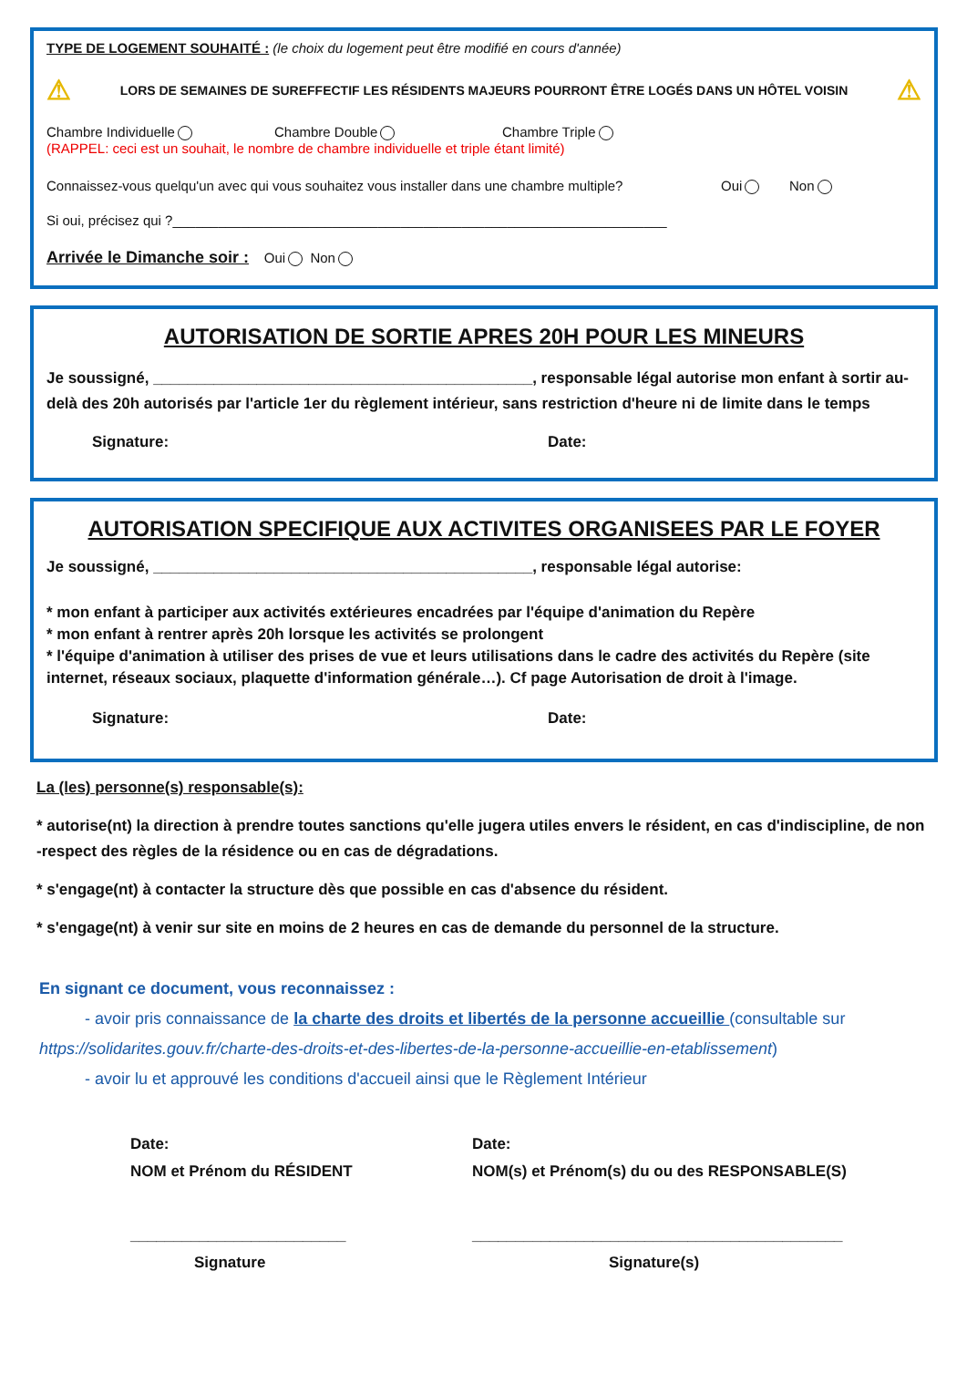TYPE DE LOGEMENT SOUHAITÉ : (le choix du logement peut être modifié en cours d'année)
⚠ LORS DE SEMAINES DE SUREFFECTIF LES RÉSIDENTS MAJEURS POURRONT ÊTRE LOGÉS DANS UN HÔTEL VOISIN ⚠
Chambre Individuelle Chambre Double Chambre Triple
(RAPPEL: ceci est un souhait, le nombre de chambre individuelle et triple étant limité)
Connaissez-vous quelqu'un avec qui vous souhaitez vous installer dans une chambre multiple? Oui Non
Si oui, précisez qui ?_________________________________________________________________
Arrivée le Dimanche soir : Oui Non
AUTORISATION DE SORTIE APRES 20H POUR LES MINEURS
Je soussigné, ____________________________________________, responsable légal autorise mon enfant à sortir au-delà des 20h autorisés par l'article 1er du règlement intérieur, sans restriction d'heure ni de limite dans le temps
Signature: Date:
AUTORISATION SPECIFIQUE AUX ACTIVITES ORGANISEES PAR LE FOYER
Je soussigné, ____________________________________________, responsable légal autorise:
* mon enfant à participer aux activités extérieures encadrées par l'équipe d'animation du Repère
* mon enfant à rentrer après 20h lorsque les activités se prolongent
* l'équipe d'animation à utiliser des prises de vue et leurs utilisations dans le cadre des activités du Repère (site internet, réseaux sociaux, plaquette d'information générale…). Cf page Autorisation de droit à l'image.
Signature: Date:
La (les) personne(s) responsable(s):
* autorise(nt) la direction à prendre toutes sanctions qu'elle jugera utiles envers le résident, en cas d'indiscipline, de non -respect des règles de la résidence ou en cas de dégradations.
* s'engage(nt) à contacter la structure dès que possible en cas d'absence du résident.
* s'engage(nt) à venir sur site en moins de 2 heures en cas de demande du personnel de la structure.
En signant ce document, vous reconnaissez :
- avoir pris connaissance de la charte des droits et libertés de la personne accueillie (consultable sur
https://solidarites.gouv.fr/charte-des-droits-et-des-libertes-de-la-personne-accueillie-en-etablissement)
- avoir lu et approuvé les conditions d'accueil ainsi que le Règlement Intérieur
Date:
NOM et Prénom du RÉSIDENT
_________________________
Signature
Date:
NOM(s) et Prénom(s) du ou des RESPONSABLE(S)
___________________________________________
Signature(s)